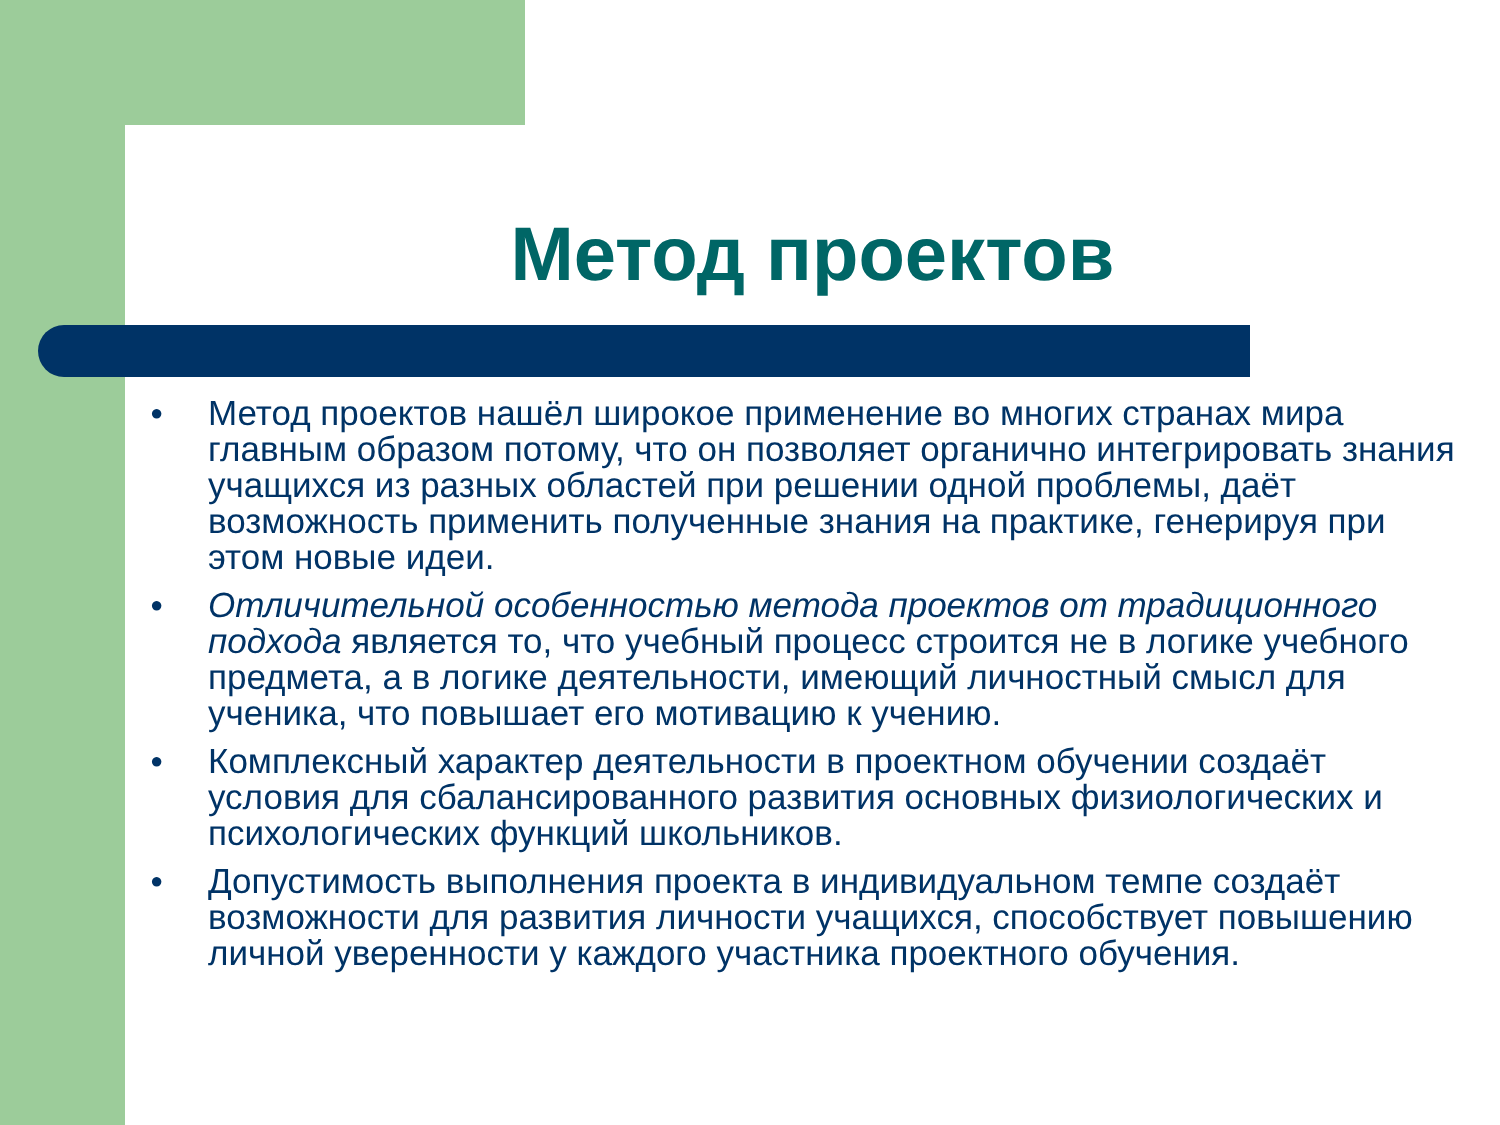Метод проектов
● Метод проектов нашёл широкое применение во многих странах мира главным образом потому, что он позволяет органично интегрировать знания учащихся из разных областей при решении одной проблемы, даёт возможность применить полученные знания на практике, генерируя при этом новые идеи.
● Отличительной особенностью метода проектов от традиционного подхода является то, что учебный процесс строится не в логике учебного предмета, а в логике деятельности, имеющий личностный смысл для ученика, что повышает его мотивацию к учению.
● Комплексный характер деятельности в проектном обучении создаёт условия для сбалансированного развития основных физиологических и психологических функций школьников.
● Допустимость выполнения проекта в индивидуальном темпе создаёт возможности для развития личности учащихся, способствует повышению личной уверенности у каждого участника проектного обучения.